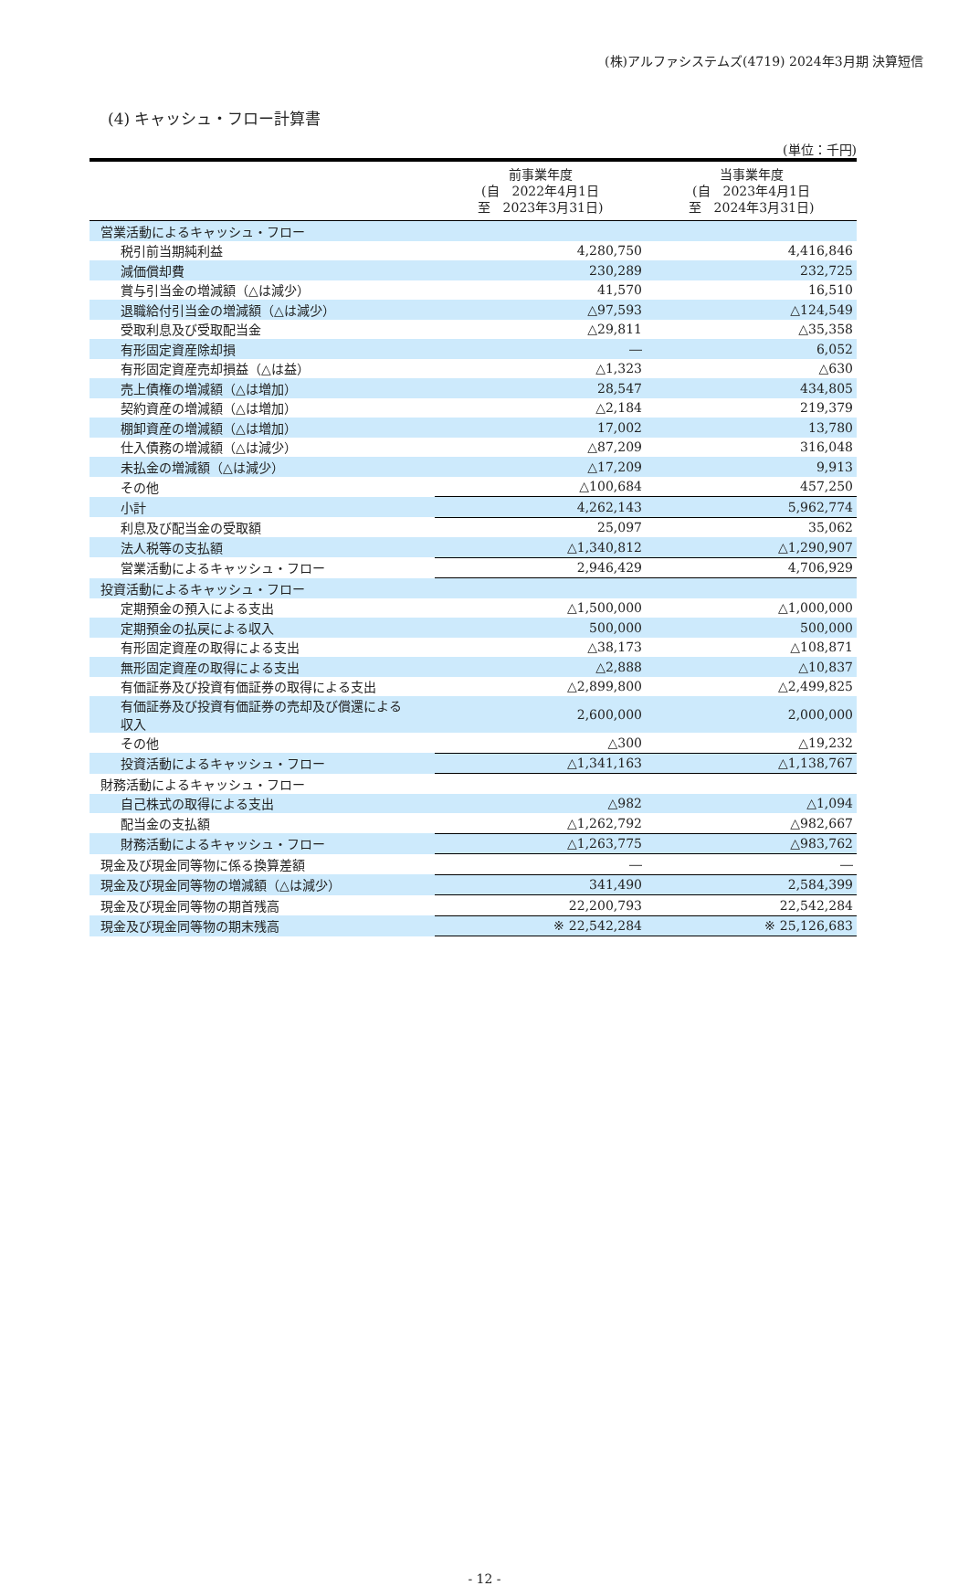(株)アルファシステムズ(4719) 2024年3月期 決算短信
(4) キャッシュ・フロー計算書
(単位：千円)
| | 前事業年度 (自 2022年4月1日 至 2023年3月31日) | 当事業年度 (自 2023年4月1日 至 2024年3月31日) |
| --- | --- | --- |
| 営業活動によるキャッシュ・フロー | | |
| 税引前当期純利益 | 4,280,750 | 4,416,846 |
| 減価償却費 | 230,289 | 232,725 |
| 賞与引当金の増減額（△は減少） | 41,570 | 16,510 |
| 退職給付引当金の増減額（△は減少） | △97,593 | △124,549 |
| 受取利息及び受取配当金 | △29,811 | △35,358 |
| 有形固定資産除却損 | ― | 6,052 |
| 有形固定資産売却損益（△は益） | △1,323 | △630 |
| 売上債権の増減額（△は増加） | 28,547 | 434,805 |
| 契約資産の増減額（△は増加） | △2,184 | 219,379 |
| 棚卸資産の増減額（△は増加） | 17,002 | 13,780 |
| 仕入債務の増減額（△は減少） | △87,209 | 316,048 |
| 未払金の増減額（△は減少） | △17,209 | 9,913 |
| その他 | △100,684 | 457,250 |
| 小計 | 4,262,143 | 5,962,774 |
| 利息及び配当金の受取額 | 25,097 | 35,062 |
| 法人税等の支払額 | △1,340,812 | △1,290,907 |
| 営業活動によるキャッシュ・フロー | 2,946,429 | 4,706,929 |
| 投資活動によるキャッシュ・フロー | | |
| 定期預金の預入による支出 | △1,500,000 | △1,000,000 |
| 定期預金の払戻による収入 | 500,000 | 500,000 |
| 有形固定資産の取得による支出 | △38,173 | △108,871 |
| 無形固定資産の取得による支出 | △2,888 | △10,837 |
| 有価証券及び投資有価証券の取得による支出 | △2,899,800 | △2,499,825 |
| 有価証券及び投資有価証券の売却及び償還による 収入 | 2,600,000 | 2,000,000 |
| その他 | △300 | △19,232 |
| 投資活動によるキャッシュ・フロー | △1,341,163 | △1,138,767 |
| 財務活動によるキャッシュ・フロー | | |
| 自己株式の取得による支出 | △982 | △1,094 |
| 配当金の支払額 | △1,262,792 | △982,667 |
| 財務活動によるキャッシュ・フロー | △1,263,775 | △983,762 |
| 現金及び現金同等物に係る換算差額 | ― | ― |
| 現金及び現金同等物の増減額（△は減少） | 341,490 | 2,584,399 |
| 現金及び現金同等物の期首残高 | 22,200,793 | 22,542,284 |
| 現金及び現金同等物の期末残高 | ※ 22,542,284 | ※ 25,126,683 |
- 12 -